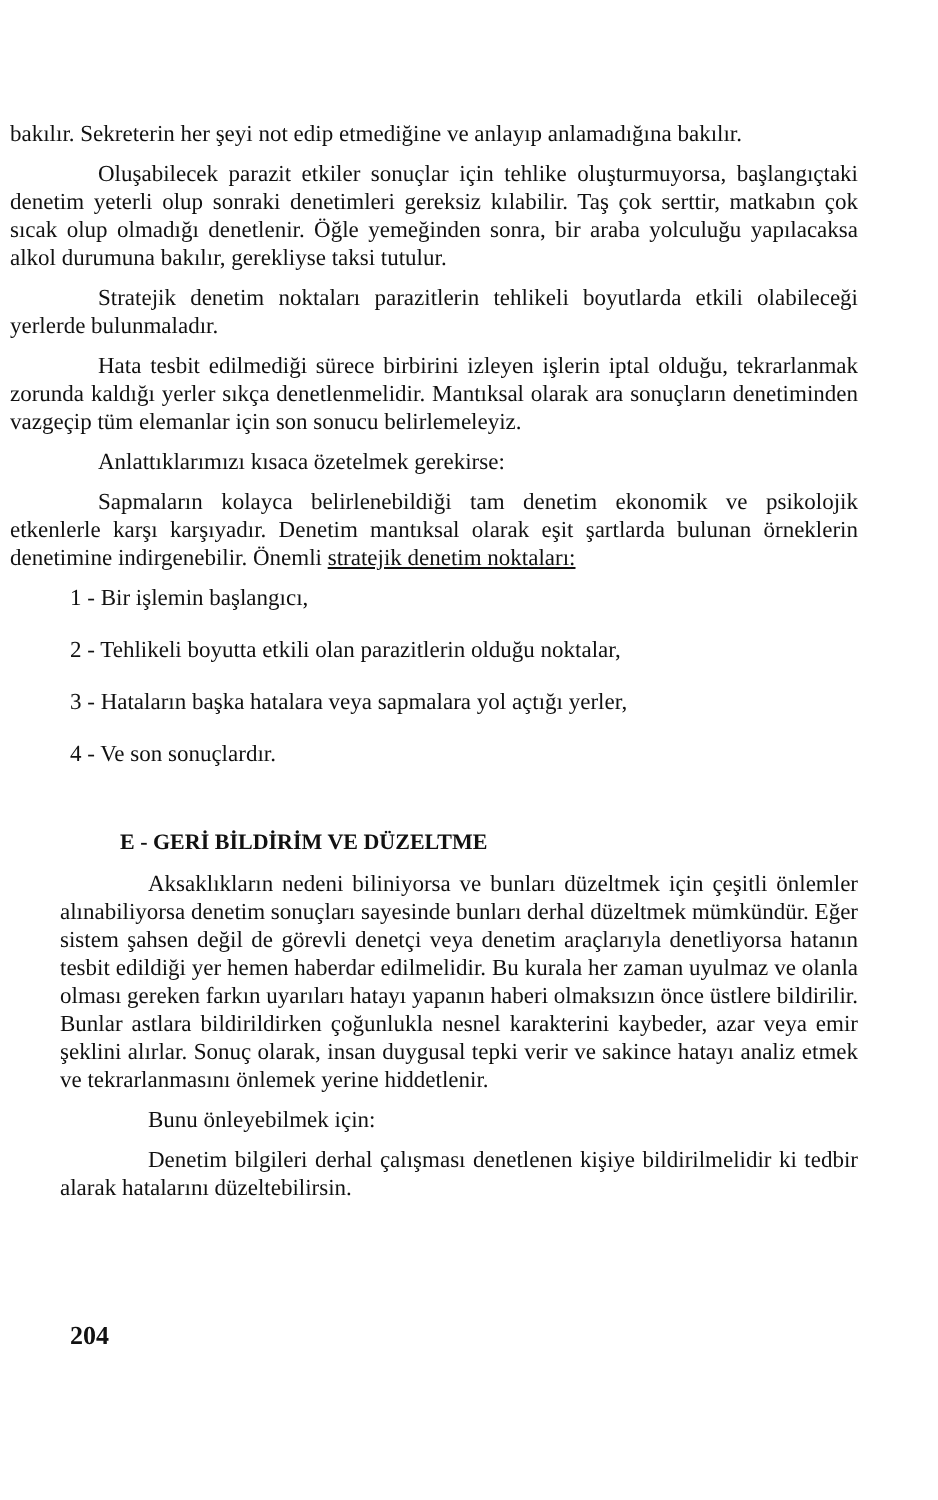bakılır. Sekreterin her şeyi not edip etmediğine ve anlayıp anlamadığına bakılır.
Oluşabilecek parazit etkiler sonuçlar için tehlike oluşturmuyorsa, başlangıçtaki denetim yeterli olup sonraki denetimleri gereksiz kılabilir. Taş çok serttir, matkabın çok sıcak olup olmadığı denetlenir. Öğle yemeğinden sonra, bir araba yolculuğu yapılacaksa alkol durumuna bakılır, gerekliyse taksi tutulur.
Stratejik denetim noktaları parazitlerin tehlikeli boyutlarda etkili olabileceği yerlerde bulunmaladır.
Hata tesbit edilmediği sürece birbirini izleyen işlerin iptal olduğu, tekrarlanmak zorunda kaldığı yerler sıkça denetlenmelidir. Mantıksal olarak ara sonuçların denetiminden vazgeçip tüm elemanlar için son sonucu belirlemeleyiz.
Anlattıklarımızı kısaca özetelmek gerekirse:
Sapmaların kolayca belirlenebildiği tam denetim ekonomik ve psikolojik etkenlerle karşı karşıyadır. Denetim mantıksal olarak eşit şartlarda bulunan örneklerin denetimine indirgenebilir. Önemli stratejik denetim noktaları:
1 - Bir işlemin başlangıcı,
2 - Tehlikeli boyutta etkili olan parazitlerin olduğu noktalar,
3 - Hataların başka hatalara veya sapmalara yol açtığı yerler,
4 - Ve son sonuçlardır.
E - GERİ BİLDİRİM VE DÜZELTME
Aksaklıkların nedeni biliniyorsa ve bunları düzeltmek için çeşitli önlemler alınabiliyorsa denetim sonuçları sayesinde bunları derhal düzeltmek mümkündür. Eğer sistem şahsen değil de görevli denetçi veya denetim araçlarıyla denetliyorsa hatanın tesbit edildiği yer hemen haberdar edilmelidir. Bu kurala her zaman uyulmaz ve olanla olması gereken farkın uyarıları hatayı yapanın haberi olmaksızın önce üstlere bildirilir. Bunlar astlara bildirildirken çoğunlukla nesnel karakterini kaybeder, azar veya emir şeklini alırlar. Sonuç olarak, insan duygusal tepki verir ve sakince hatayı analiz etmek ve tekrarlanmasını önlemek yerine hiddetlenir.
Bunu önleyebilmek için:
Denetim bilgileri derhal çalışması denetlenen kişiye bildirilmelidir ki tedbir alarak hatalarını düzeltebilirsin.
204